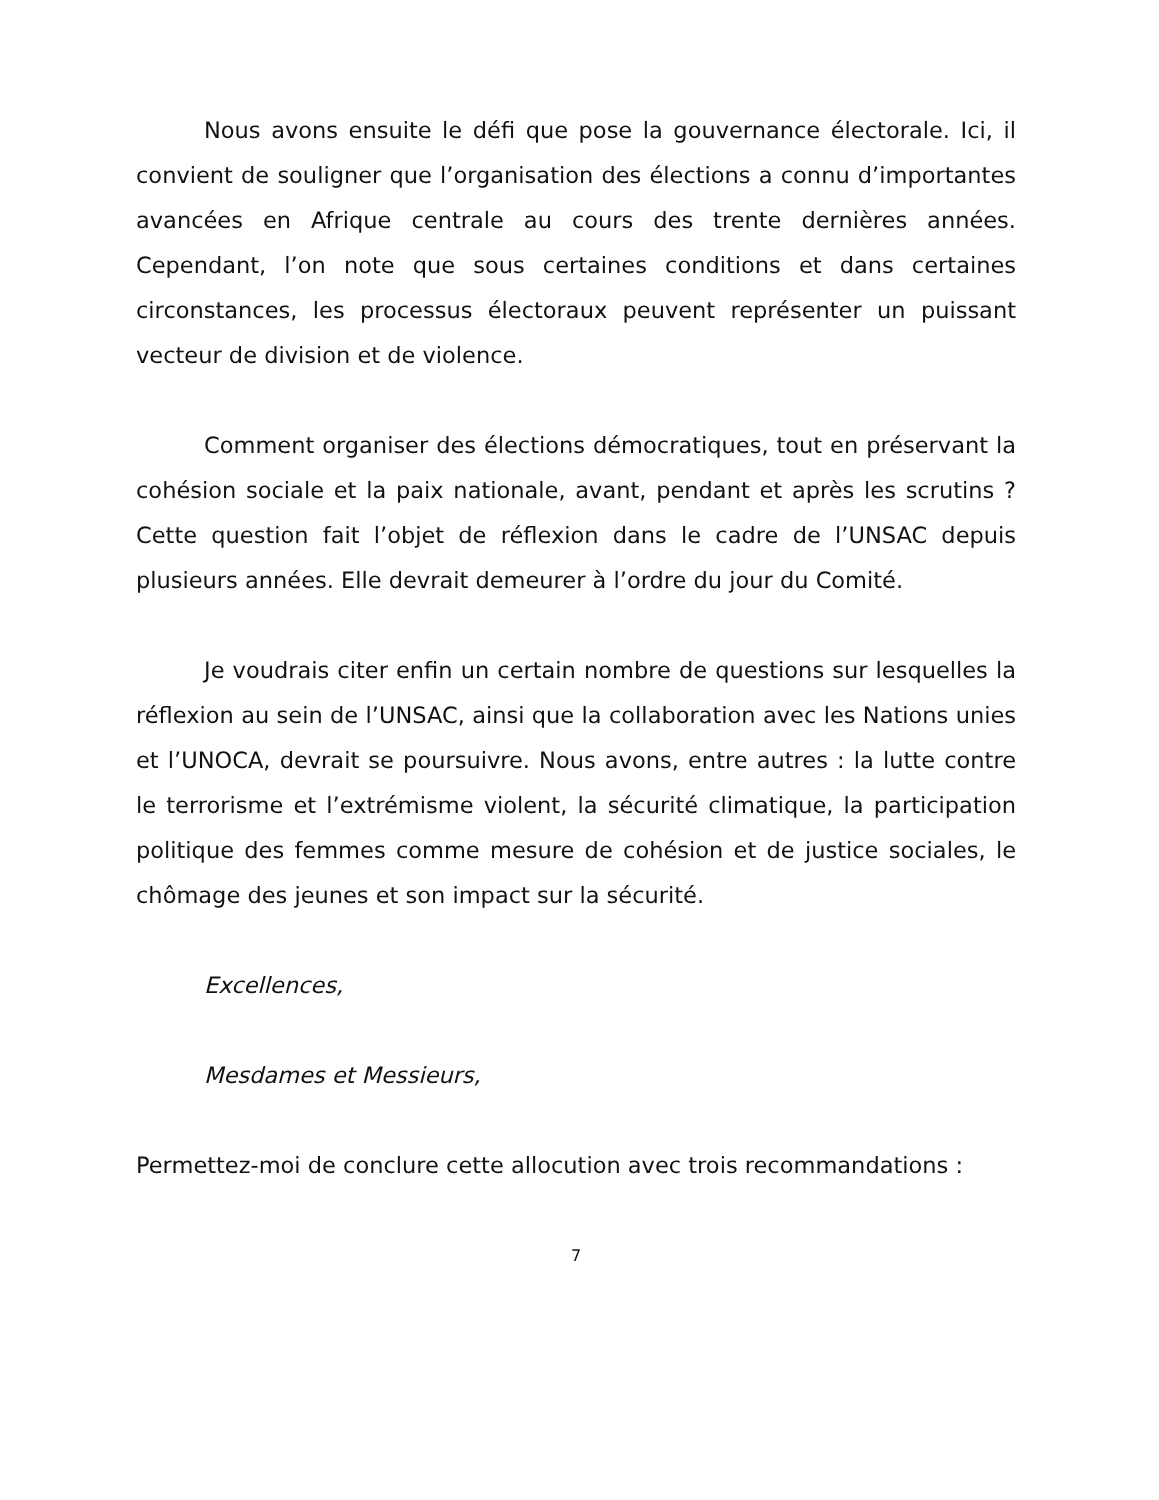Nous avons ensuite le défi que pose la gouvernance électorale. Ici, il convient de souligner que l’organisation des élections a connu d’importantes avancées en Afrique centrale au cours des trente dernières années. Cependant, l’on note que sous certaines conditions et dans certaines circonstances, les processus électoraux peuvent représenter un puissant vecteur de division et de violence.
Comment organiser des élections démocratiques, tout en préservant la cohésion sociale et la paix nationale, avant, pendant et après les scrutins ? Cette question fait l’objet de réflexion dans le cadre de l’UNSAC depuis plusieurs années. Elle devrait demeurer à l’ordre du jour du Comité.
Je voudrais citer enfin un certain nombre de questions sur lesquelles la réflexion au sein de l’UNSAC, ainsi que la collaboration avec les Nations unies et l’UNOCA, devrait se poursuivre. Nous avons, entre autres : la lutte contre le terrorisme et l’extrémisme violent, la sécurité climatique, la participation politique des femmes comme mesure de cohésion et de justice sociales, le chômage des jeunes et son impact sur la sécurité.
Excellences,
Mesdames et Messieurs,
Permettez-moi de conclure cette allocution avec trois recommandations :
7